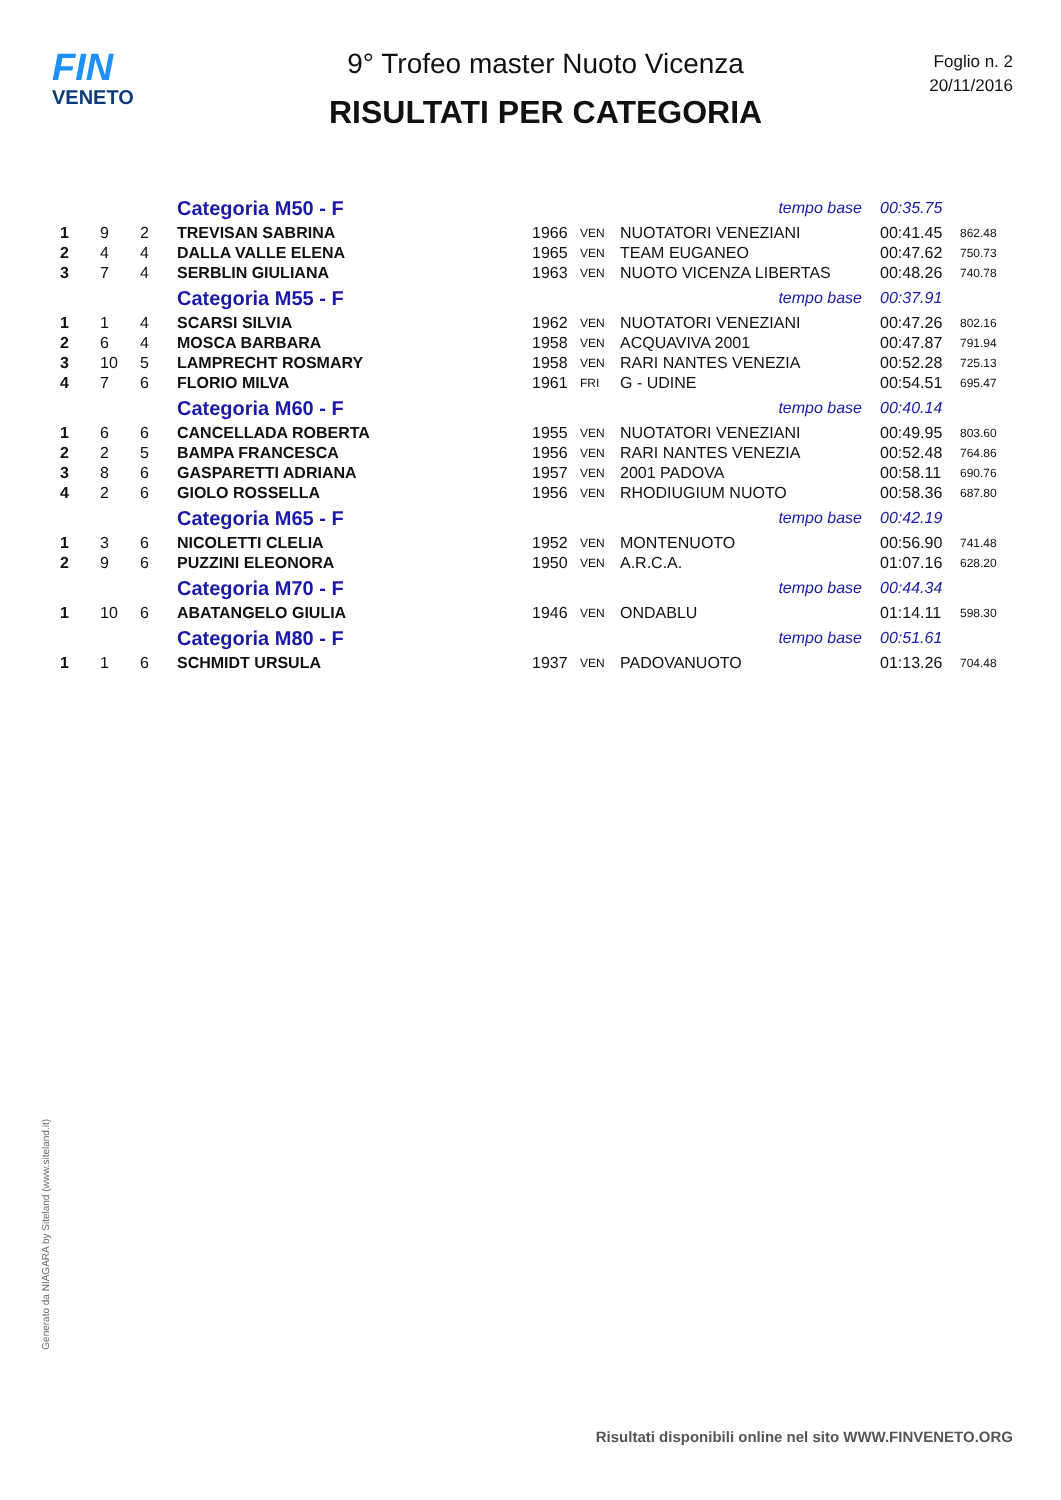FIN
VENETO
9° Trofeo master Nuoto Vicenza
RISULTATI PER CATEGORIA
Foglio n. 2
20/11/2016
| | | | Categoria M50 - F | tempo base | | | 00:35.75 | |
| 1 | 9 | 2 | TREVISAN SABRINA | 1966 | VEN | NUOTATORI VENEZIANI | 00:41.45 | 862.48 |
| 2 | 4 | 4 | DALLA VALLE ELENA | 1965 | VEN | TEAM EUGANEO | 00:47.62 | 750.73 |
| 3 | 7 | 4 | SERBLIN GIULIANA | 1963 | VEN | NUOTO VICENZA LIBERTAS | 00:48.26 | 740.78 |
| | | | Categoria M55 - F | tempo base | | | 00:37.91 | |
| 1 | 1 | 4 | SCARSI SILVIA | 1962 | VEN | NUOTATORI VENEZIANI | 00:47.26 | 802.16 |
| 2 | 6 | 4 | MOSCA BARBARA | 1958 | VEN | ACQUAVIVA 2001 | 00:47.87 | 791.94 |
| 3 | 10 | 5 | LAMPRECHT ROSMARY | 1958 | VEN | RARI NANTES VENEZIA | 00:52.28 | 725.13 |
| 4 | 7 | 6 | FLORIO MILVA | 1961 | FRI | G - UDINE | 00:54.51 | 695.47 |
| | | | Categoria M60 - F | tempo base | | | 00:40.14 | |
| 1 | 6 | 6 | CANCELLADA ROBERTA | 1955 | VEN | NUOTATORI VENEZIANI | 00:49.95 | 803.60 |
| 2 | 2 | 5 | BAMPA FRANCESCA | 1956 | VEN | RARI NANTES VENEZIA | 00:52.48 | 764.86 |
| 3 | 8 | 6 | GASPARETTI ADRIANA | 1957 | VEN | 2001 PADOVA | 00:58.11 | 690.76 |
| 4 | 2 | 6 | GIOLO ROSSELLA | 1956 | VEN | RHODIUGIUM NUOTO | 00:58.36 | 687.80 |
| | | | Categoria M65 - F | tempo base | | | 00:42.19 | |
| 1 | 3 | 6 | NICOLETTI CLELIA | 1952 | VEN | MONTENUOTO | 00:56.90 | 741.48 |
| 2 | 9 | 6 | PUZZINI ELEONORA | 1950 | VEN | A.R.C.A. | 01:07.16 | 628.20 |
| | | | Categoria M70 - F | tempo base | | | 00:44.34 | |
| 1 | 10 | 6 | ABATANGELO GIULIA | 1946 | VEN | ONDABLU | 01:14.11 | 598.30 |
| | | | Categoria M80 - F | tempo base | | | 00:51.61 | |
| 1 | 1 | 6 | SCHMIDT URSULA | 1937 | VEN | PADOVANUOTO | 01:13.26 | 704.48 |
Generato da NIAGARA by Siteland (www.siteland.it)
Risultati disponibili online nel sito WWW.FINVENETO.ORG